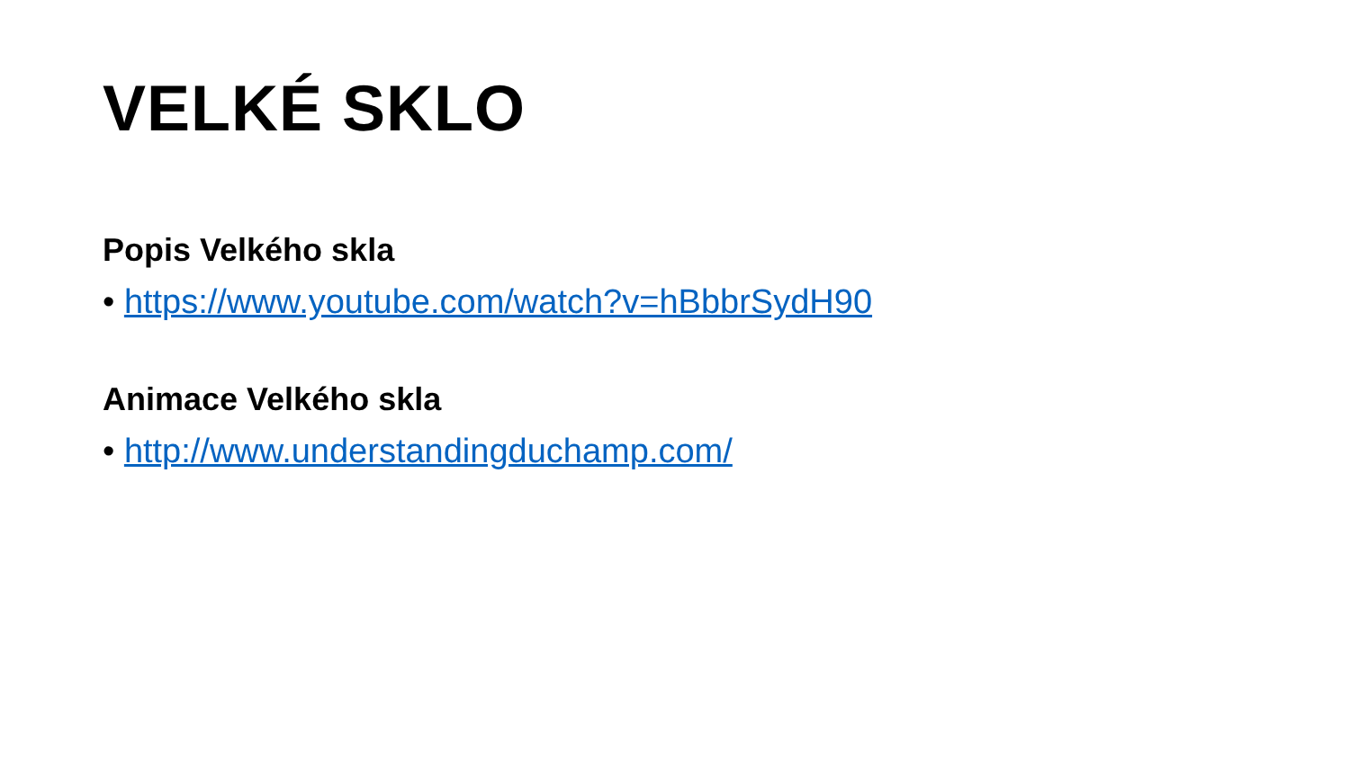VELKÉ SKLO
Popis Velkého skla
• https://www.youtube.com/watch?v=hBbbrSydH90
Animace Velkého skla
• http://www.understandingduchamp.com/